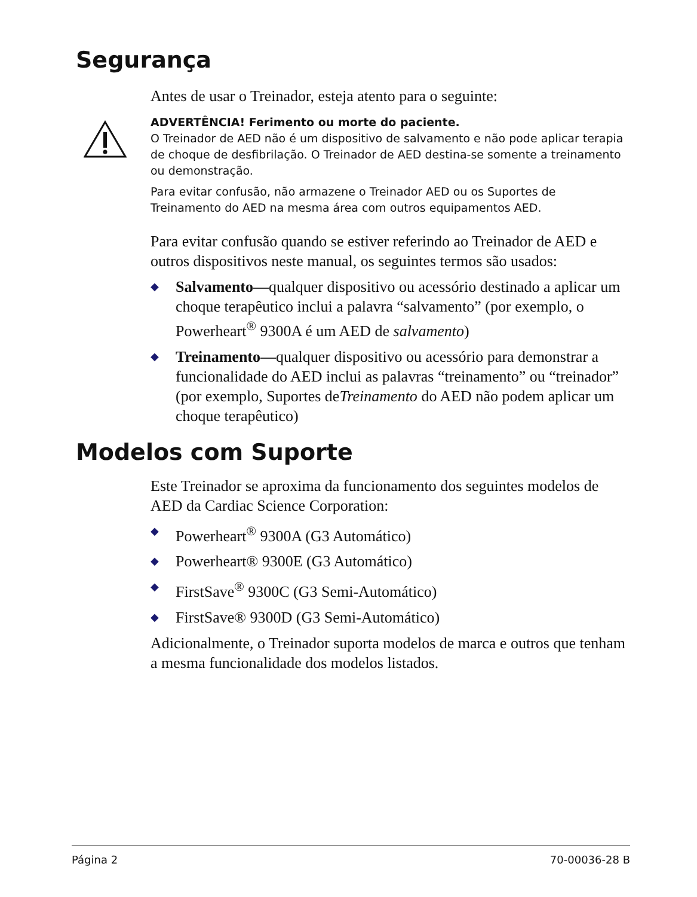Segurança
Antes de usar o Treinador, esteja atento para o seguinte:
ADVERTÊNCIA! Ferimento ou morte do paciente.
O Treinador de AED não é um dispositivo de salvamento e não pode aplicar terapia de choque de desfibrilação. O Treinador de AED destina-se somente a treinamento ou demonstração.
Para evitar confusão, não armazene o Treinador AED ou os Suportes de Treinamento do AED na mesma área com outros equipamentos AED.
Para evitar confusão quando se estiver referindo ao Treinador de AED e outros dispositivos neste manual, os seguintes termos são usados:
◆ Salvamento—qualquer dispositivo ou acessório destinado a aplicar um choque terapêutico inclui a palavra “salvamento” (por exemplo, o Powerheart<sup>®</sup> 9300A é um AED de salvamento)
◆ Treinamento—qualquer dispositivo ou acessório para demonstrar a funcionalidade do AED inclui as palavras “treinamento” ou “treinador” (por exemplo, Suportes deTreinamento do AED não podem aplicar um choque terapêutico)
Modelos com Suporte
Este Treinador se aproxima da funcionamento dos seguintes modelos de AED da Cardiac Science Corporation:
◆ Powerheart<sup>®</sup> 9300A (G3 Automático)
◆ Powerheart® 9300E (G3 Automático)
◆ FirstSave<sup>®</sup> 9300C (G3 Semi-Automático)
◆ FirstSave® 9300D (G3 Semi-Automático)
Adicionalmente, o Treinador suporta modelos de marca e outros que tenham a mesma funcionalidade dos modelos listados.
Página 2 70-00036-28 B